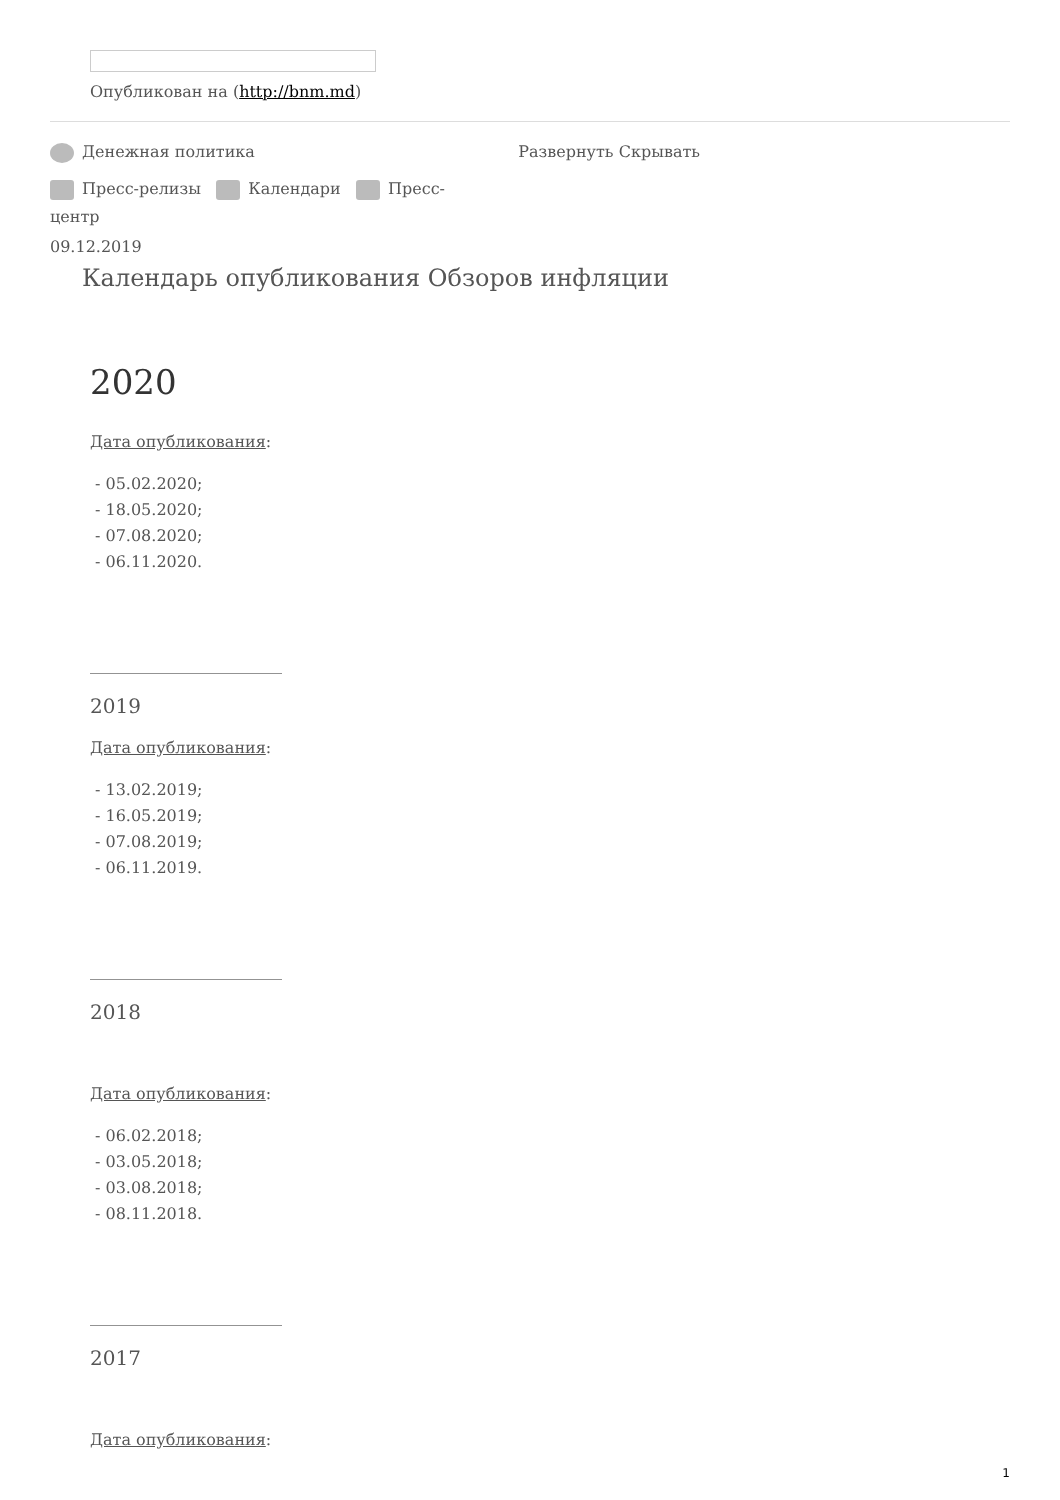Опубликован на (http://bnm.md)
Денежная политика Развернуть Скрывать
Пресс-релизы Календари Пресс-центр
09.12.2019
Календарь опубликования Обзоров инфляции
2020
Дата опубликования:
- 05.02.2020;
- 18.05.2020;
- 07.08.2020;
- 06.11.2020.
________________________
2019
Дата опубликования:
- 13.02.2019;
- 16.05.2019;
- 07.08.2019;
- 06.11.2019.
________________________
2018
Дата опубликования:
- 06.02.2018;
- 03.05.2018;
- 03.08.2018;
- 08.11.2018.
________________________
2017
Дата опубликования:
1